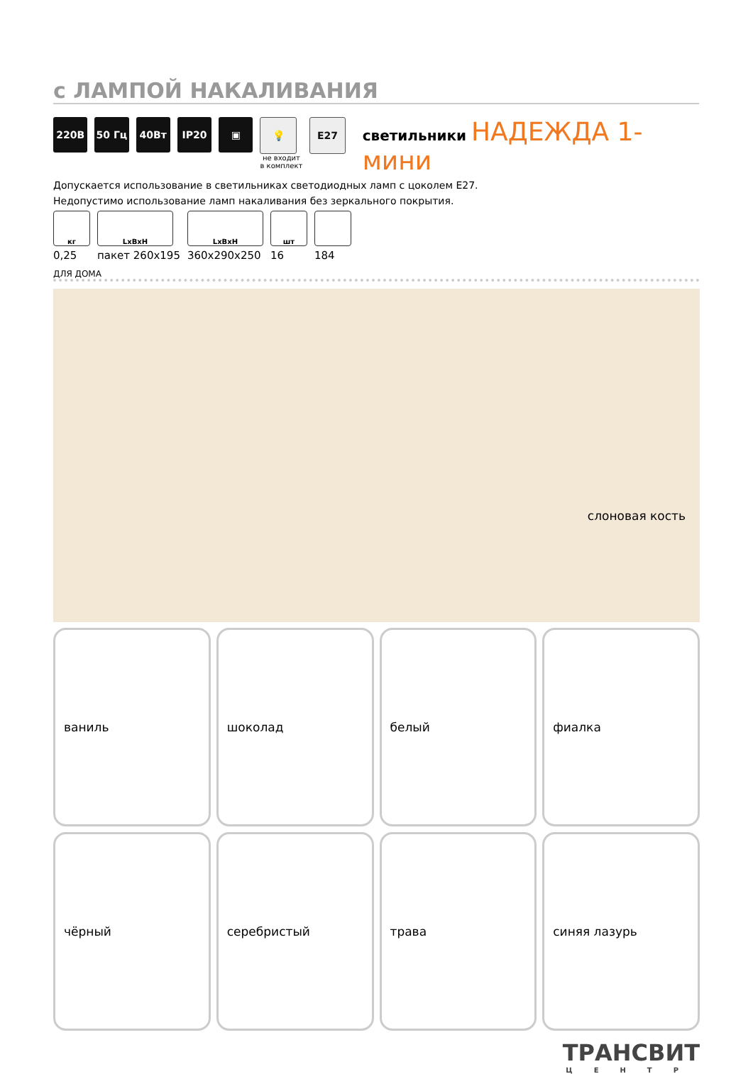с ЛАМПОЙ НАКАЛИВАНИЯ
220В 50 Гц 40Вт IP20 ▣ 💡
не входит в комплект
E27
светильники НАДЕЖДА 1-мини
Допускается использование в светильниках светодиодных ламп с цоколем E27.
Недопустимо использование ламп накаливания без зеркального покрытия.
кг
0,25
LxBxH
пакет 260x195
LxBxH
360x290x250
шт
16
184
ДЛЯ ДОМА
слоновая кость
ваниль
шоколад
белый
фиалка
чёрный
серебристый
трава
синяя лазурь
ТРАНСВИТ
ЦЕНТР